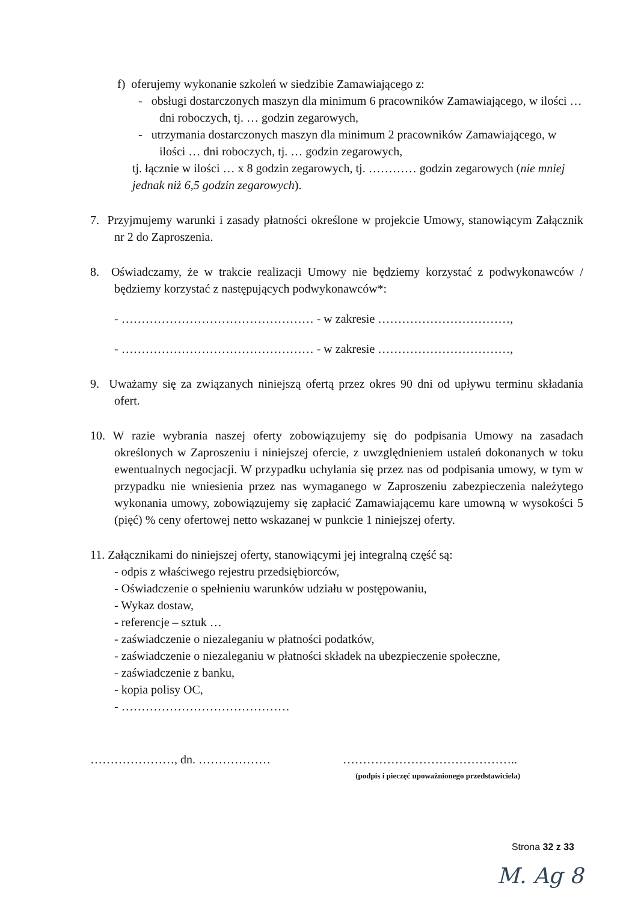f) oferujemy wykonanie szkoleń w siedzibie Zamawiającego z:
- obsługi dostarczonych maszyn dla minimum 6 pracowników Zamawiającego, w ilości … dni roboczych, tj. … godzin zegarowych,
- utrzymania dostarczonych maszyn dla minimum 2 pracowników Zamawiającego, w ilości … dni roboczych, tj. … godzin zegarowych,
tj. łącznie w ilości … x 8 godzin zegarowych, tj. ………… godzin zegarowych (nie mniej jednak niż 6,5 godzin zegarowych).
7. Przyjmujemy warunki i zasady płatności określone w projekcie Umowy, stanowiącym Załącznik nr 2 do Zaproszenia.
8. Oświadczamy, że w trakcie realizacji Umowy nie będziemy korzystać z podwykonawców / będziemy korzystać z następujących podwykonawców*:
- ………………………………………… - w zakresie ……………………………,
- ………………………………………… - w zakresie ……………………………,
9. Uważamy się za związanych niniejszą ofertą przez okres 90 dni od upływu terminu składania ofert.
10. W razie wybrania naszej oferty zobowiązujemy się do podpisania Umowy na zasadach określonych w Zaproszeniu i niniejszej ofercie, z uwzględnieniem ustaleń dokonanych w toku ewentualnych negocjacji. W przypadku uchylania się przez nas od podpisania umowy, w tym w przypadku nie wniesienia przez nas wymaganego w Zaproszeniu zabezpieczenia należytego wykonania umowy, zobowiązujemy się zapłacić Zamawiającemu kare umowną w wysokości 5 (pięć) % ceny ofertowej netto wskazanej w punkcie 1 niniejszej oferty.
11. Załącznikami do niniejszej oferty, stanowiącymi jej integralną część są:
- odpis z właściwego rejestru przedsiębiorców,
- Oświadczenie o spełnieniu warunków udziału w postępowaniu,
- Wykaz dostaw,
- referencje – sztuk …
- zaświadczenie o niezaleganiu w płatności podatków,
- zaświadczenie o niezaleganiu w płatności składek na ubezpieczenie społeczne,
- zaświadczenie z banku,
- kopia polisy OC,
- ……………………………………
…………………, dn. ……………… ……………………………………..
(podpis i pieczęć upoważnionego przedstawiciela)
Strona 32 z 33
M. Ag 8